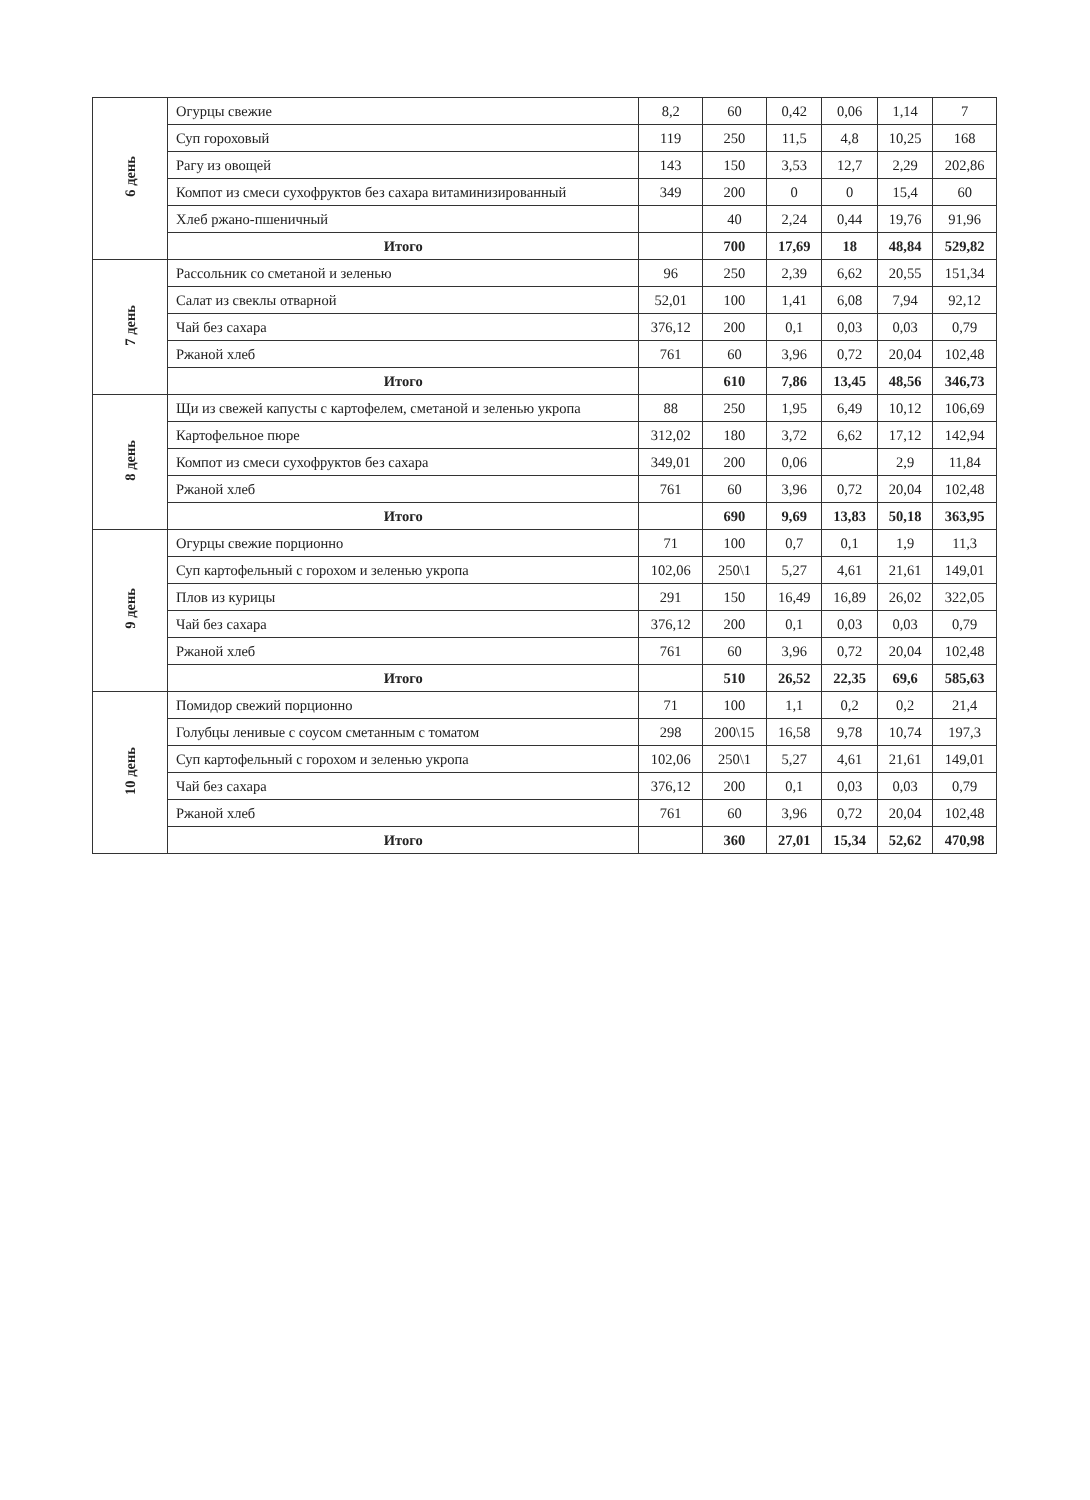| 6 день | Огурцы свежие | 8,2 | 60 | 0,42 | 0,06 | 1,14 | 7 |
| | Суп гороховый | 119 | 250 | 11,5 | 4,8 | 10,25 | 168 |
| | Рагу из овощей | 143 | 150 | 3,53 | 12,7 | 2,29 | 202,86 |
| | Компот из смеси сухофруктов без сахара витаминизированный | 349 | 200 | 0 | 0 | 15,4 | 60 |
| | Хлеб ржано-пшеничный | | 40 | 2,24 | 0,44 | 19,76 | 91,96 |
| | Итого | | 700 | 17,69 | 18 | 48,84 | 529,82 |
| 7 день | Рассольник со сметаной и зеленью | 96 | 250 | 2,39 | 6,62 | 20,55 | 151,34 |
| | Салат из свеклы отварной | 52,01 | 100 | 1,41 | 6,08 | 7,94 | 92,12 |
| | Чай без сахара | 376,12 | 200 | 0,1 | 0,03 | 0,03 | 0,79 |
| | Ржаной хлеб | 761 | 60 | 3,96 | 0,72 | 20,04 | 102,48 |
| | Итого | | 610 | 7,86 | 13,45 | 48,56 | 346,73 |
| 8 день | Щи из свежей капусты с картофелем, сметаной и зеленью укропа | 88 | 250 | 1,95 | 6,49 | 10,12 | 106,69 |
| | Картофельное пюре | 312,02 | 180 | 3,72 | 6,62 | 17,12 | 142,94 |
| | Компот из смеси сухофруктов без сахара | 349,01 | 200 | 0,06 | | 2,9 | 11,84 |
| | Ржаной хлеб | 761 | 60 | 3,96 | 0,72 | 20,04 | 102,48 |
| | Итого | | 690 | 9,69 | 13,83 | 50,18 | 363,95 |
| 9 день | Огурцы свежие порционно | 71 | 100 | 0,7 | 0,1 | 1,9 | 11,3 |
| | Суп картофельный с горохом и зеленью укропа | 102,06 | 250\1 | 5,27 | 4,61 | 21,61 | 149,01 |
| | Плов из курицы | 291 | 150 | 16,49 | 16,89 | 26,02 | 322,05 |
| | Чай без сахара | 376,12 | 200 | 0,1 | 0,03 | 0,03 | 0,79 |
| | Ржаной хлеб | 761 | 60 | 3,96 | 0,72 | 20,04 | 102,48 |
| | Итого | | 510 | 26,52 | 22,35 | 69,6 | 585,63 |
| 10 день | Помидор свежий порционно | 71 | 100 | 1,1 | 0,2 | 0,2 | 21,4 |
| | Голубцы ленивые с соусом сметанным с томатом | 298 | 200\15 | 16,58 | 9,78 | 10,74 | 197,3 |
| | Суп картофельный с горохом и зеленью укропа | 102,06 | 250\1 | 5,27 | 4,61 | 21,61 | 149,01 |
| | Чай без сахара | 376,12 | 200 | 0,1 | 0,03 | 0,03 | 0,79 |
| | Ржаной хлеб | 761 | 60 | 3,96 | 0,72 | 20,04 | 102,48 |
| | Итого | | 360 | 27,01 | 15,34 | 52,62 | 470,98 |